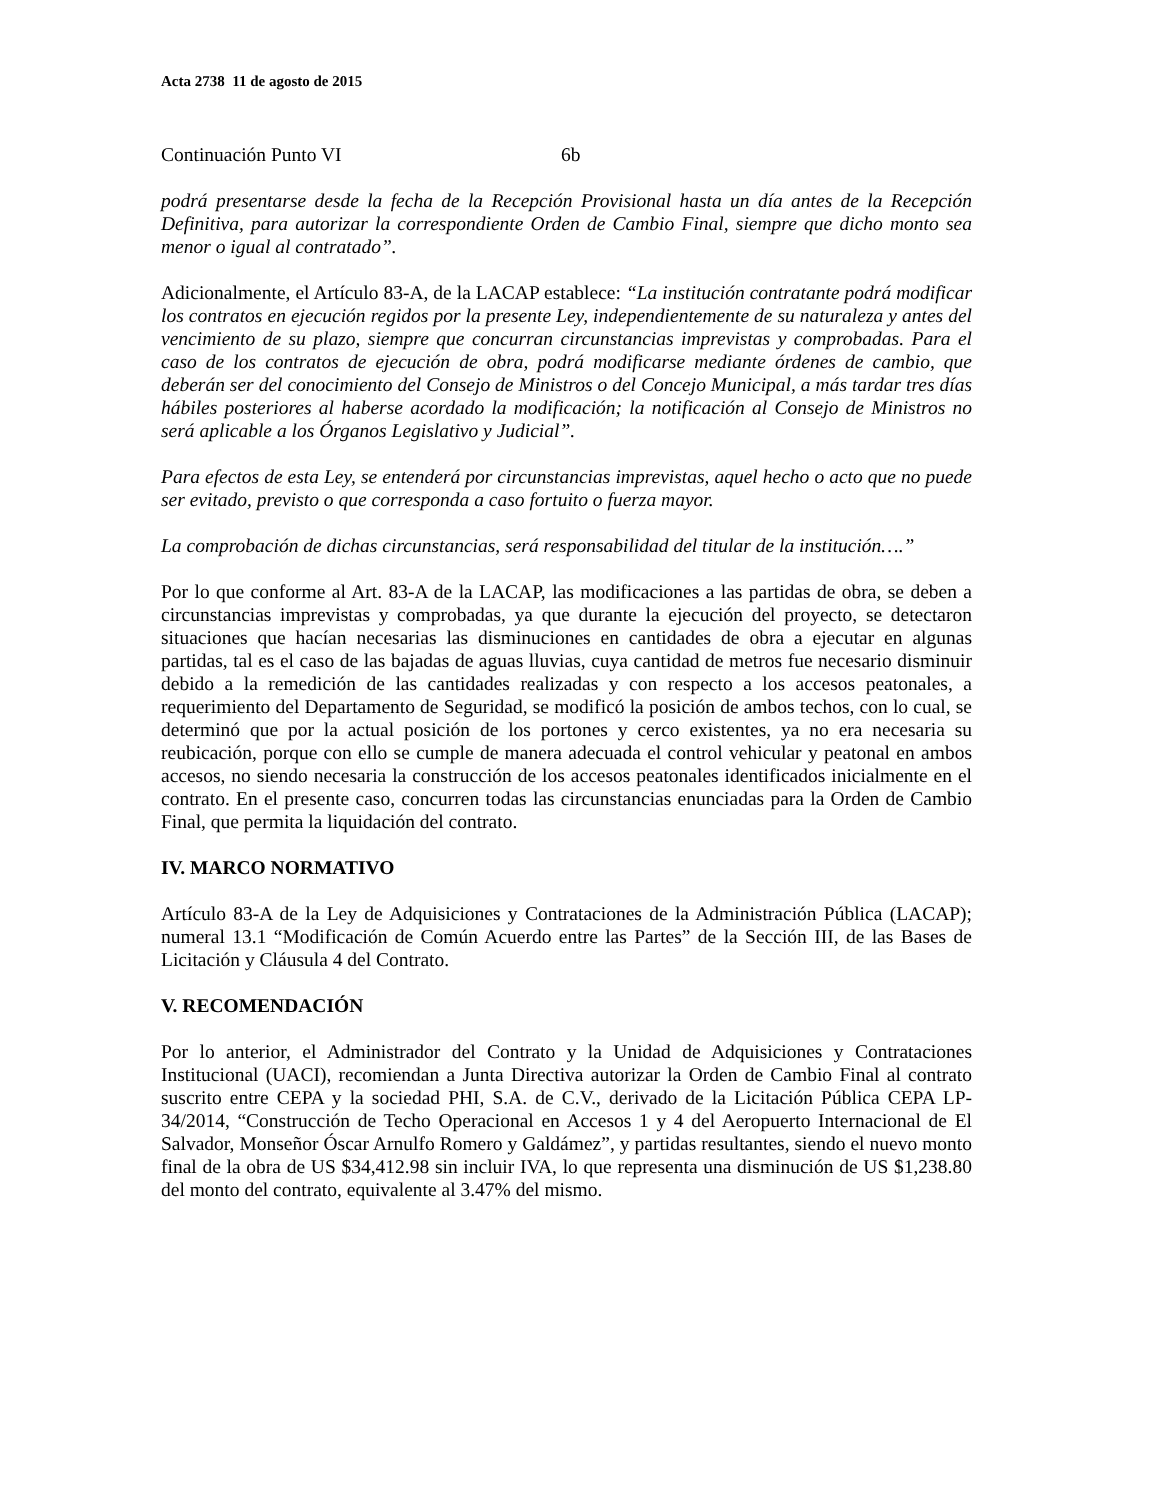Acta 2738 11 de agosto de 2015
Continuación Punto VI 6b
podrá presentarse desde la fecha de la Recepción Provisional hasta un día antes de la Recepción Definitiva, para autorizar la correspondiente Orden de Cambio Final, siempre que dicho monto sea menor o igual al contratado”.
Adicionalmente, el Artículo 83-A, de la LACAP establece: “La institución contratante podrá modificar los contratos en ejecución regidos por la presente Ley, independientemente de su naturaleza y antes del vencimiento de su plazo, siempre que concurran circunstancias imprevistas y comprobadas. Para el caso de los contratos de ejecución de obra, podrá modificarse mediante órdenes de cambio, que deberán ser del conocimiento del Consejo de Ministros o del Concejo Municipal, a más tardar tres días hábiles posteriores al haberse acordado la modificación; la notificación al Consejo de Ministros no será aplicable a los Órganos Legislativo y Judicial”.
Para efectos de esta Ley, se entenderá por circunstancias imprevistas, aquel hecho o acto que no puede ser evitado, previsto o que corresponda a caso fortuito o fuerza mayor.
La comprobación de dichas circunstancias, será responsabilidad del titular de la institución….”
Por lo que conforme al Art. 83-A de la LACAP, las modificaciones a las partidas de obra, se deben a circunstancias imprevistas y comprobadas, ya que durante la ejecución del proyecto, se detectaron situaciones que hacían necesarias las disminuciones en cantidades de obra a ejecutar en algunas partidas, tal es el caso de las bajadas de aguas lluvias, cuya cantidad de metros fue necesario disminuir debido a la remedición de las cantidades realizadas y con respecto a los accesos peatonales, a requerimiento del Departamento de Seguridad, se modificó la posición de ambos techos, con lo cual, se determinó que por la actual posición de los portones y cerco existentes, ya no era necesaria su reubicación, porque con ello se cumple de manera adecuada el control vehicular y peatonal en ambos accesos, no siendo necesaria la construcción de los accesos peatonales identificados inicialmente en el contrato. En el presente caso, concurren todas las circunstancias enunciadas para la Orden de Cambio Final, que permita la liquidación del contrato.
IV. MARCO NORMATIVO
Artículo 83-A de la Ley de Adquisiciones y Contrataciones de la Administración Pública (LACAP); numeral 13.1 “Modificación de Común Acuerdo entre las Partes” de la Sección III, de las Bases de Licitación y Cláusula 4 del Contrato.
V. RECOMENDACIÓN
Por lo anterior, el Administrador del Contrato y la Unidad de Adquisiciones y Contrataciones Institucional (UACI), recomiendan a Junta Directiva autorizar la Orden de Cambio Final al contrato suscrito entre CEPA y la sociedad PHI, S.A. de C.V., derivado de la Licitación Pública CEPA LP-34/2014, “Construcción de Techo Operacional en Accesos 1 y 4 del Aeropuerto Internacional de El Salvador, Monseñor Óscar Arnulfo Romero y Galdámez”, y partidas resultantes, siendo el nuevo monto final de la obra de US $34,412.98 sin incluir IVA, lo que representa una disminución de US $1,238.80 del monto del contrato, equivalente al 3.47% del mismo.